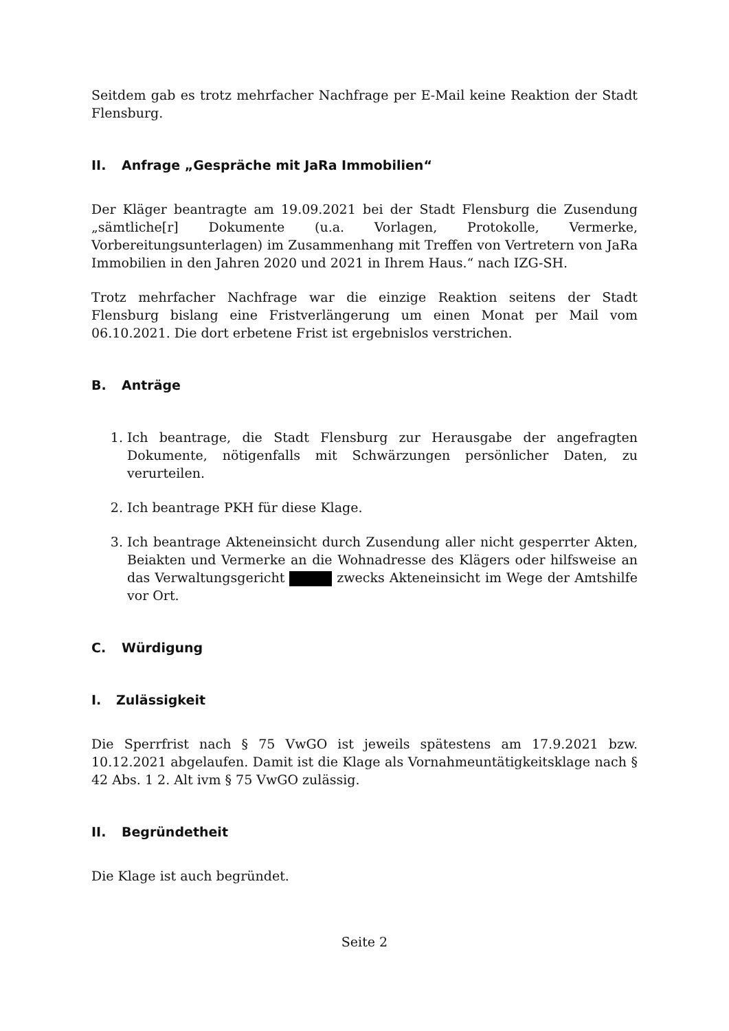Seitdem gab es trotz mehrfacher Nachfrage per E-Mail keine Reaktion der Stadt Flensburg.
II. Anfrage „Gespräche mit JaRa Immobilien“
Der Kläger beantragte am 19.09.2021 bei der Stadt Flensburg die Zusendung „sämtliche[r] Dokumente (u.a. Vorlagen, Protokolle, Vermerke, Vorbereitungsunterlagen) im Zusammenhang mit Treffen von Vertretern von JaRa Immobilien in den Jahren 2020 und 2021 in Ihrem Haus.“ nach IZG-SH.
Trotz mehrfacher Nachfrage war die einzige Reaktion seitens der Stadt Flensburg bislang eine Fristverlängerung um einen Monat per Mail vom 06.10.2021. Die dort erbetene Frist ist ergebnislos verstrichen.
B. Anträge
1. Ich beantrage, die Stadt Flensburg zur Herausgabe der angefragten Dokumente, nötigenfalls mit Schwärzungen persönlicher Daten, zu verurteilen.
2. Ich beantrage PKH für diese Klage.
3. Ich beantrage Akteneinsicht durch Zusendung aller nicht gesperrter Akten, Beiakten und Vermerke an die Wohnadresse des Klägers oder hilfsweise an das Verwaltungsgericht zwecks Akteneinsicht im Wege der Amtshilfe vor Ort.
C. Würdigung
I. Zulässigkeit
Die Sperrfrist nach § 75 VwGO ist jeweils spätestens am 17.9.2021 bzw. 10.12.2021 abgelaufen. Damit ist die Klage als Vornahmeuntätigkeitsklage nach § 42 Abs. 1 2. Alt ivm § 75 VwGO zulässig.
II. Begründetheit
Die Klage ist auch begründet.
Seite 2